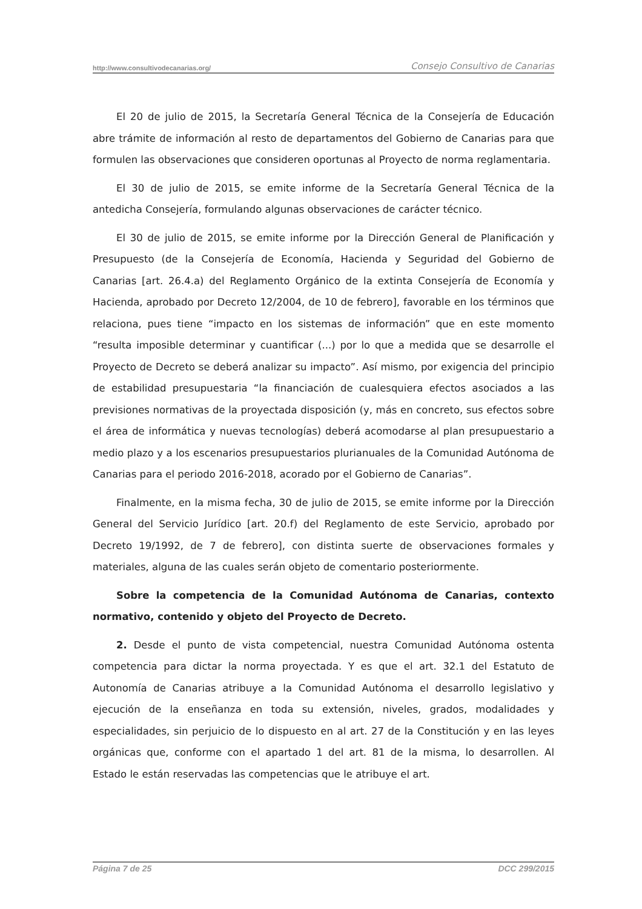http://www.consultivodecanarias.org/ Consejo Consultivo de Canarias
El 20 de julio de 2015, la Secretaría General Técnica de la Consejería de Educación abre trámite de información al resto de departamentos del Gobierno de Canarias para que formulen las observaciones que consideren oportunas al Proyecto de norma reglamentaria.
El 30 de julio de 2015, se emite informe de la Secretaría General Técnica de la antedicha Consejería, formulando algunas observaciones de carácter técnico.
El 30 de julio de 2015, se emite informe por la Dirección General de Planificación y Presupuesto (de la Consejería de Economía, Hacienda y Seguridad del Gobierno de Canarias [art. 26.4.a) del Reglamento Orgánico de la extinta Consejería de Economía y Hacienda, aprobado por Decreto 12/2004, de 10 de febrero], favorable en los términos que relaciona, pues tiene “impacto en los sistemas de información” que en este momento “resulta imposible determinar y cuantificar (...) por lo que a medida que se desarrolle el Proyecto de Decreto se deberá analizar su impacto”. Así mismo, por exigencia del principio de estabilidad presupuestaria “la financiación de cualesquiera efectos asociados a las previsiones normativas de la proyectada disposición (y, más en concreto, sus efectos sobre el área de informática y nuevas tecnologías) deberá acomodarse al plan presupuestario a medio plazo y a los escenarios presupuestarios plurianuales de la Comunidad Autónoma de Canarias para el periodo 2016-2018, acorado por el Gobierno de Canarias”.
Finalmente, en la misma fecha, 30 de julio de 2015, se emite informe por la Dirección General del Servicio Jurídico [art. 20.f) del Reglamento de este Servicio, aprobado por Decreto 19/1992, de 7 de febrero], con distinta suerte de observaciones formales y materiales, alguna de las cuales serán objeto de comentario posteriormente.
Sobre la competencia de la Comunidad Autónoma de Canarias, contexto normativo, contenido y objeto del Proyecto de Decreto.
2. Desde el punto de vista competencial, nuestra Comunidad Autónoma ostenta competencia para dictar la norma proyectada. Y es que el art. 32.1 del Estatuto de Autonomía de Canarias atribuye a la Comunidad Autónoma el desarrollo legislativo y ejecución de la enseñanza en toda su extensión, niveles, grados, modalidades y especialidades, sin perjuicio de lo dispuesto en al art. 27 de la Constitución y en las leyes orgánicas que, conforme con el apartado 1 del art. 81 de la misma, lo desarrollen. Al Estado le están reservadas las competencias que le atribuye el art.
Página 7 de 25 DCC 299/2015